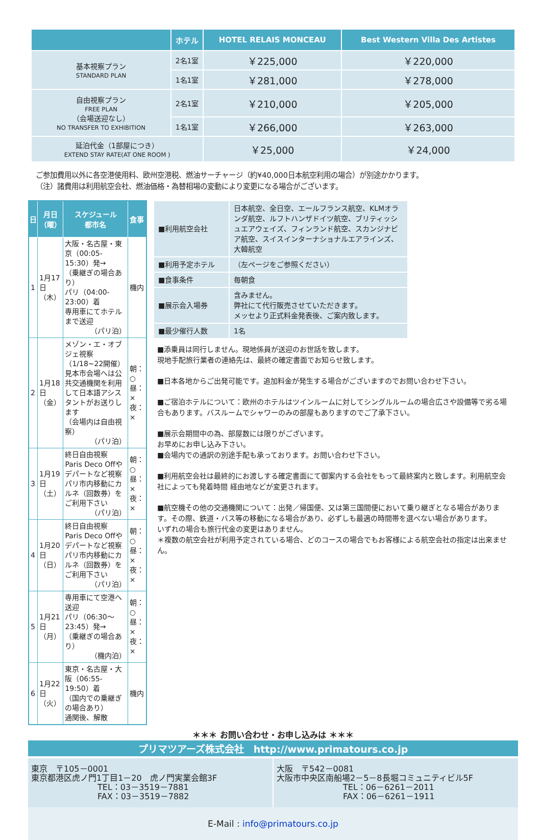| | ホテル | HOTEL RELAIS MONCEAU | Best Western Villa Des Artistes |
| --- | --- | --- | --- |
| 基本視察プラン STANDARD PLAN | 2名1室 | ￥225,000 | ￥220,000 |
| | 1名1室 | ￥281,000 | ￥278,000 |
| 自由視察プラン FREE PLAN （会場送迎なし） NO TRANSFER TO EXHIBITION | 2名1室 | ￥210,000 | ￥205,000 |
| | 1名1室 | ￥266,000 | ￥263,000 |
| 延泊代金（1部屋につき） EXTEND STAY RATE(AT ONE ROOM ) | | ￥25,000 | ￥24,000 |
ご参加費用以外に各空港使用料、欧州空港税、燃油サーチャージ（約¥40,000日本航空利用の場合）が別途かかります。
（注）諸費用は利用航空会社、燃油価格・為替相場の変動により変更になる場合がございます。
| 日 | 月日 （曜） | スケジュール 都市名 | 食事 |
| --- | --- | --- | --- |
| 1 | 1月17日 （木） | 大阪・名古屋・東京（00:05-15:30）発→ （乗継ぎの場合あり） パリ（04:00-23:00）着 専用車にてホテルまで送迎 （パリ泊） | 機内 |
| 2 | 1月18日 （金） | メゾン・エ・オブジェ視察 （1/18~22開催） 見本市会場へは公共交通機関を利用して日本語アシスタントがお送りします （会場内は自由視察） （パリ泊） | 朝：○ 昼：× 夜：× |
| 3 | 1月19日 （土） | 終日自由視察 Paris Deco Offやデパートなど視察 パリ市内移動にカルネ（回数券）をご利用下さい （パリ泊） | 朝：○ 昼：× 夜：× |
| 4 | 1月20日 （日） | 終日自由視察 Paris Deco Offやデパートなど視察 パリ市内移動にカルネ（回数券）をご利用下さい （パリ泊） | 朝：○ 昼：× 夜：× |
| 5 | 1月21日 （月） | 専用車にて空港へ送迎 パリ（06:30～23:45）発→ （乗継ぎの場合あり） （機内泊） | 朝：○ 昼：× 夜：× |
| 6 | 1月22日 （火） | 東京・名古屋・大阪（06:55-19:50）着 （国内での乗継ぎの場合あり） 通関後、解散 | 機内 |
| ■利用航空会社 | 日本航空、全日空、エールフランス航空、KLMオランダ航空、ルフトハンザドイツ航空、ブリティッシュエアウェイズ、フィンランド航空、スカンジナビア航空、スイスインターナショナルエアラインズ、大韓航空 |
| ■利用予定ホテル | （左ページをご参照ください） |
| ■食事条件 | 毎朝食 |
| ■展示会入場券 | 含みません。 弊社にて代行販売させていただきます。 メッセより正式料金発表後、ご案内致します。 |
| ■最少催行人数 | 1名 |
■添乗員は同行しません。現地係員が送迎のお世話を致します。
現地手配旅行業者の連絡先は、最終の確定書面でお知らせ致します。
■日本各地からご出発可能です。追加料金が発生する場合がございますのでお問い合わせ下さい。
■ご宿泊ホテルについて：欧州のホテルはツインルームに対してシングルルームの場合広さや設備等で劣る場合もあります。バスルームでシャワーのみの部屋もありますのでご了承下さい。
■展示会期間中の為、部屋数には限りがございます。
お早めにお申し込み下さい。
■会場内での通訳の別途手配も承っております。お問い合わせ下さい。
■利用航空会社は最終的にお渡しする確定書面にて御案内する会社をもって最終案内と致します。利用航空会社によっても発着時間 経由地などが変更されます。
■航空機その他の交通機関について：出発／帰国便、又は第三国間便において乗り継ぎとなる場合があります。その際、鉄道・バス等の移動になる場合があり、必ずしも最適の時間帯を選べない場合があります。
いずれの場合も旅行代金の変更はありません。
＊複数の航空会社が利用予定されている場合、どのコースの場合でもお客様による航空会社の指定は出来ません。
＊＊＊ お問い合わせ・お申し込みは ＊＊＊
プリマツアーズ株式会社　http://www.primatours.co.jp
東京　〒105－0001
東京都港区虎ノ門1丁目1－20　虎ノ門実業会館3F
TEL：03－3519－7881
FAX：03－3519－7882
大阪　〒542－0081
大阪市中央区南船場2－5－8長堀コミュニティビル5F
TEL：06－6261－2011
FAX：06－6261－1911
E-Mail : info@primatours.co.jp